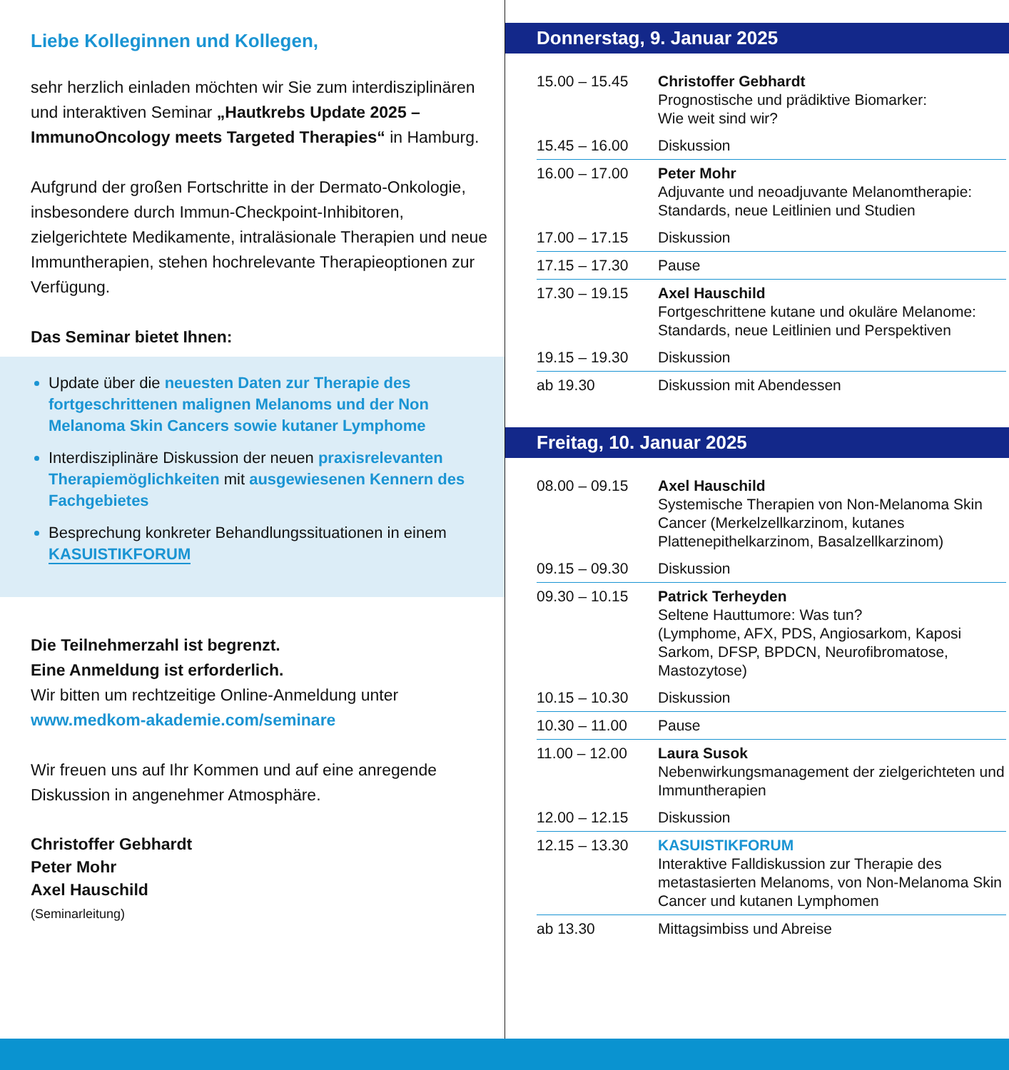Liebe Kolleginnen und Kollegen,
sehr herzlich einladen möchten wir Sie zum interdisziplinären und interaktiven Seminar „Hautkrebs Update 2025 – ImmunoOncology meets Targeted Therapies“ in Hamburg.
Aufgrund der großen Fortschritte in der Dermato-Onkologie, insbesondere durch Immun-Checkpoint-Inhibitoren, zielgerichtete Medikamente, intraläsionale Therapien und neue Immuntherapien, stehen hochrelevante Therapieoptionen zur Verfügung.
Das Seminar bietet Ihnen:
Update über die neuesten Daten zur Therapie des fortgeschrittenen malignen Melanoms und der Non Melanoma Skin Cancers sowie kutaner Lymphome
Interdisziplinäre Diskussion der neuen praxisrelevanten Therapiemöglichkeiten mit ausgewiesenen Kennern des Fachgebietes
Besprechung konkreter Behandlungssituationen in einem
KASUISTIKFORUM
Die Teilnehmerzahl ist begrenzt.
Eine Anmeldung ist erforderlich.
Wir bitten um rechtzeitige Online-Anmeldung unter
www.medkom-akademie.com/seminare
Wir freuen uns auf Ihr Kommen und auf eine anregende Diskussion in angenehmer Atmosphäre.
Christoffer Gebhardt
Peter Mohr
Axel Hauschild
(Seminarleitung)
Donnerstag, 9. Januar 2025
| 15.00 – 15.45 | Christoffer Gebhardt Prognostische und prädiktive Biomarker: Wie weit sind wir? |
| 15.45 – 16.00 | Diskussion |
| 16.00 – 17.00 | Peter Mohr Adjuvante und neoadjuvante Melanomtherapie: Standards, neue Leitlinien und Studien |
| 17.00 – 17.15 | Diskussion |
| 17.15 – 17.30 | Pause |
| 17.30 – 19.15 | Axel Hauschild Fortgeschrittene kutane und okuläre Melanome: Standards, neue Leitlinien und Perspektiven |
| 19.15 – 19.30 | Diskussion |
| ab 19.30 | Diskussion mit Abendessen |
Freitag, 10. Januar 2025
| 08.00 – 09.15 | Axel Hauschild Systemische Therapien von Non-Melanoma Skin Cancer (Merkelzellkarzinom, kutanes Plattenepithelkarzinom, Basalzellkarzinom) |
| 09.15 – 09.30 | Diskussion |
| 09.30 – 10.15 | Patrick Terheyden Seltene Hauttumore: Was tun? (Lymphome, AFX, PDS, Angiosarkom, Kaposi Sarkom, DFSP, BPDCN, Neurofibromatose, Mastozytose) |
| 10.15 – 10.30 | Diskussion |
| 10.30 – 11.00 | Pause |
| 11.00 – 12.00 | Laura Susok Nebenwirkungsmanagement der zielgerichteten und Immuntherapien |
| 12.00 – 12.15 | Diskussion |
| 12.15 – 13.30 | KASUISTIKFORUM Interaktive Falldiskussion zur Therapie des metastasierten Melanoms, von Non-Melanoma Skin Cancer und kutanen Lymphomen |
| ab 13.30 | Mittagsimbiss und Abreise |